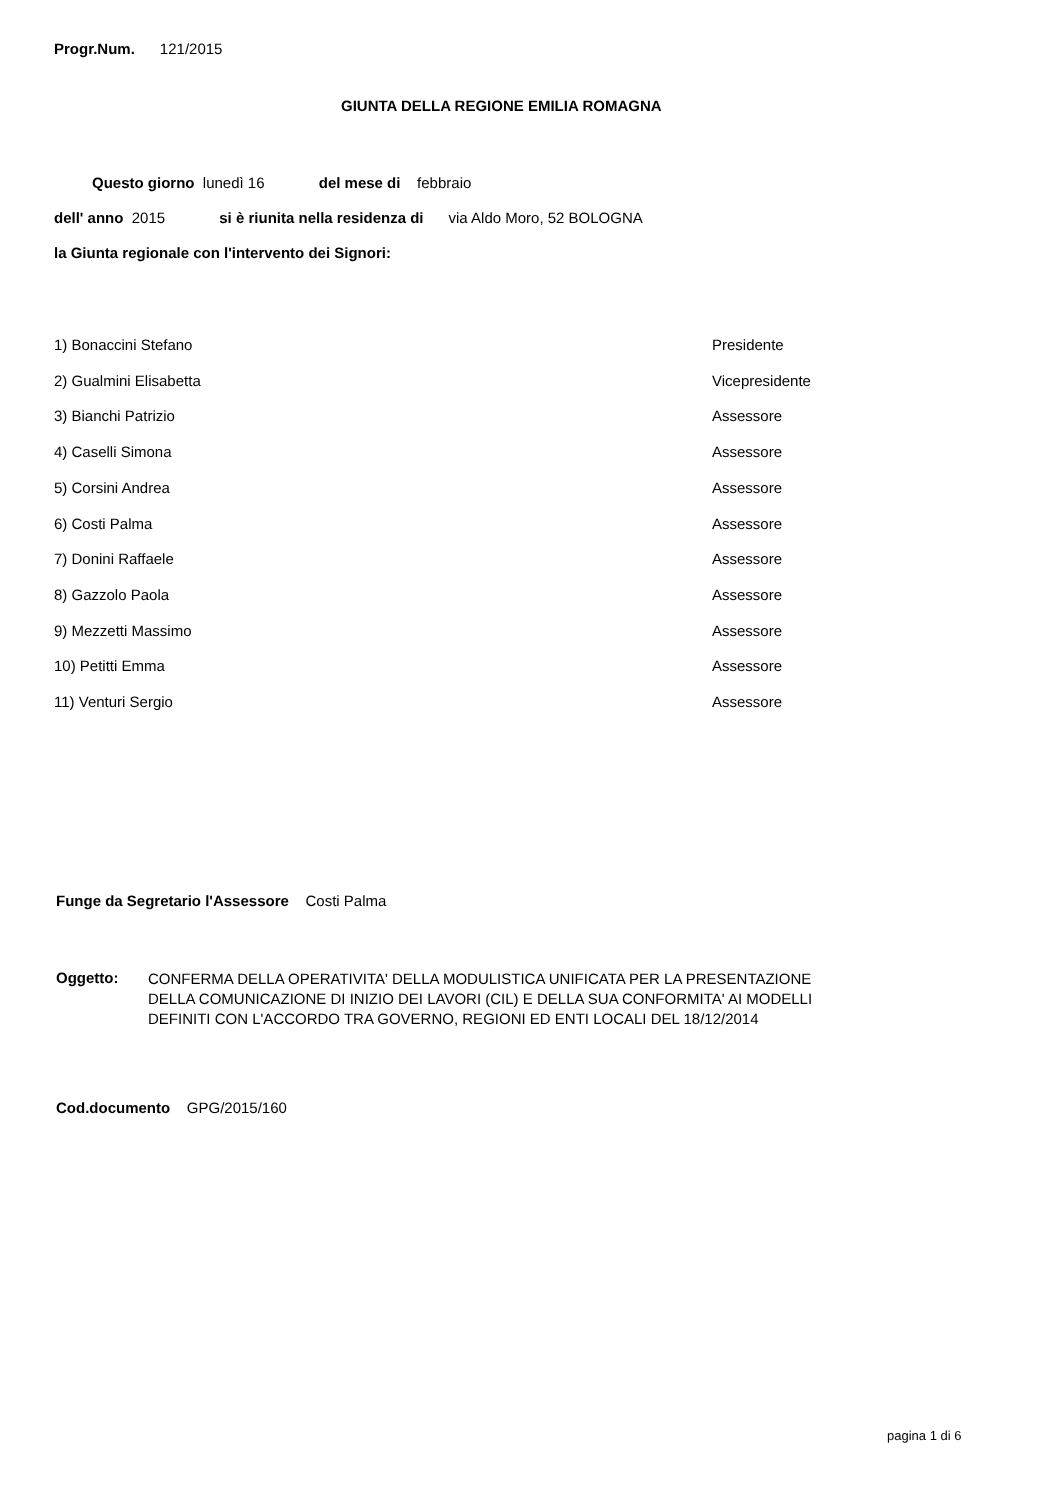Progr.Num. 121/2015
GIUNTA DELLA REGIONE EMILIA ROMAGNA
Questo giorno lunedì 16 del mese di febbraio
dell' anno 2015 si è riunita nella residenza di via Aldo Moro, 52 BOLOGNA
la Giunta regionale con l'intervento dei Signori:
1) Bonaccini Stefano Presidente
2) Gualmini Elisabetta Vicepresidente
3) Bianchi Patrizio Assessore
4) Caselli Simona Assessore
5) Corsini Andrea Assessore
6) Costi Palma Assessore
7) Donini Raffaele Assessore
8) Gazzolo Paola Assessore
9) Mezzetti Massimo Assessore
10) Petitti Emma Assessore
11) Venturi Sergio Assessore
Funge da Segretario l'Assessore Costi Palma
Oggetto:
CONFERMA DELLA OPERATIVITA' DELLA MODULISTICA UNIFICATA PER LA PRESENTAZIONE
DELLA COMUNICAZIONE DI INIZIO DEI LAVORI (CIL) E DELLA SUA CONFORMITA' AI MODELLI
DEFINITI CON L'ACCORDO TRA GOVERNO, REGIONI ED ENTI LOCALI DEL 18/12/2014
Cod.documento GPG/2015/160
pagina 1 di 6